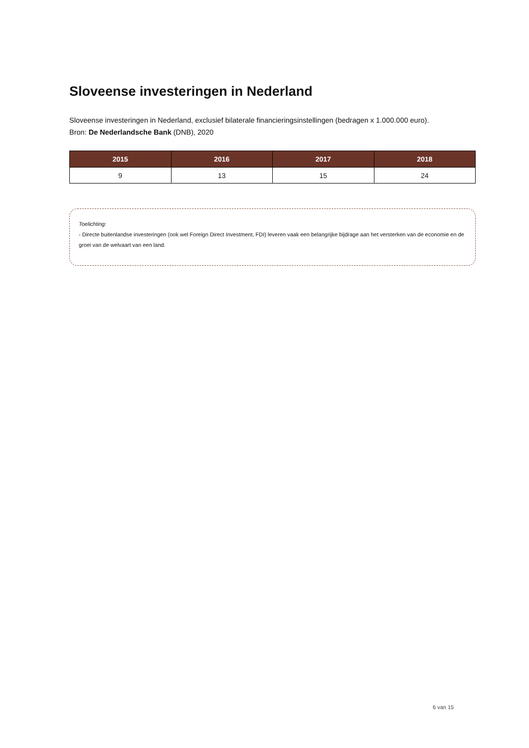Sloveense investeringen in Nederland
Sloveense investeringen in Nederland, exclusief bilaterale financieringsinstellingen (bedragen x 1.000.000 euro).
Bron: De Nederlandsche Bank (DNB), 2020
| 2015 | 2016 | 2017 | 2018 |
| --- | --- | --- | --- |
| 9 | 13 | 15 | 24 |
Toelichting:
- Directe buitenlandse investeringen (ook wel Foreign Direct Investment, FDI) leveren vaak een belangrijke bijdrage aan het versterken van de economie en de groei van de welvaart van een land.
6 van 15